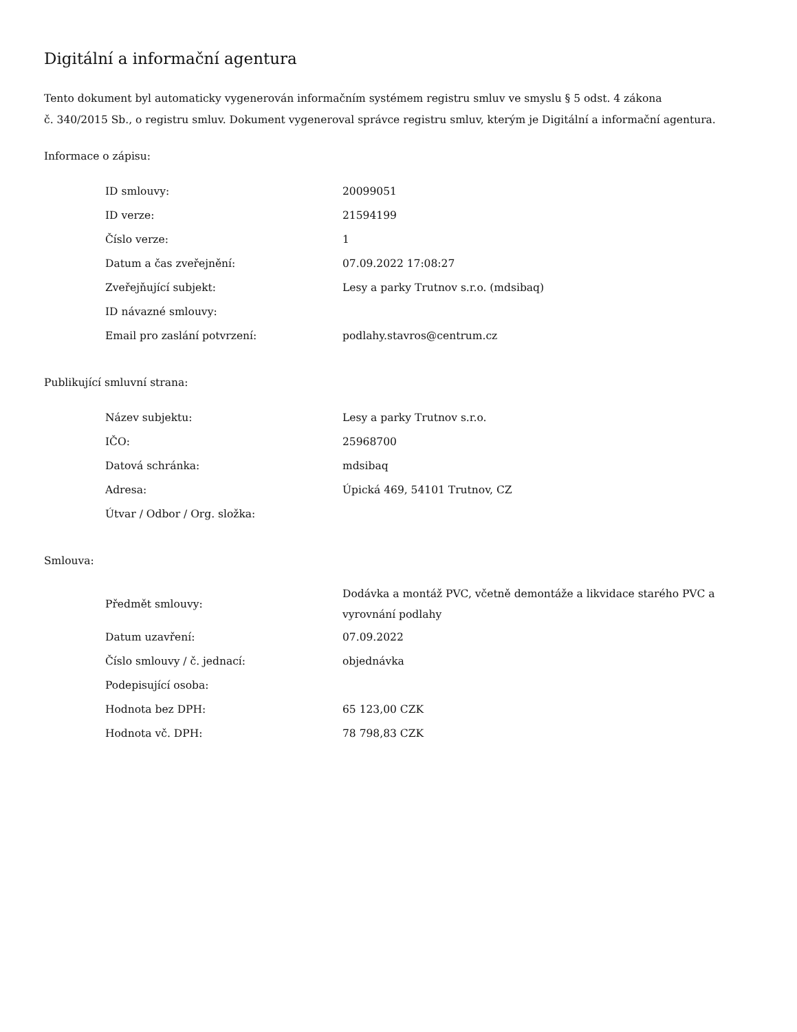Digitální a informační agentura
Tento dokument byl automaticky vygenerován informačním systémem registru smluv ve smyslu § 5 odst. 4 zákona
č. 340/2015 Sb., o registru smluv. Dokument vygeneroval správce registru smluv, kterým je Digitální a informační agentura.
Informace o zápisu:
| ID smlouvy: | 20099051 |
| ID verze: | 21594199 |
| Číslo verze: | 1 |
| Datum a čas zveřejnění: | 07.09.2022 17:08:27 |
| Zveřejňující subjekt: | Lesy a parky Trutnov s.r.o. (mdsibaq) |
| ID návazné smlouvy: | |
| Email pro zaslání potvrzení: | podlahy.stavros@centrum.cz |
Publikující smluvní strana:
| Název subjektu: | Lesy a parky Trutnov s.r.o. |
| IČO: | 25968700 |
| Datová schránka: | mdsibaq |
| Adresa: | Úpická 469, 54101 Trutnov, CZ |
| Útvar / Odbor / Org. složka: | |
Smlouva:
| Předmět smlouvy: | Dodávka a montáž PVC, včetně demontáže a likvidace starého PVC a vyrovnání podlahy |
| Datum uzavření: | 07.09.2022 |
| Číslo smlouvy / č. jednací: | objednávka |
| Podepisující osoba: | |
| Hodnota bez DPH: | 65 123,00 CZK |
| Hodnota vč. DPH: | 78 798,83 CZK |